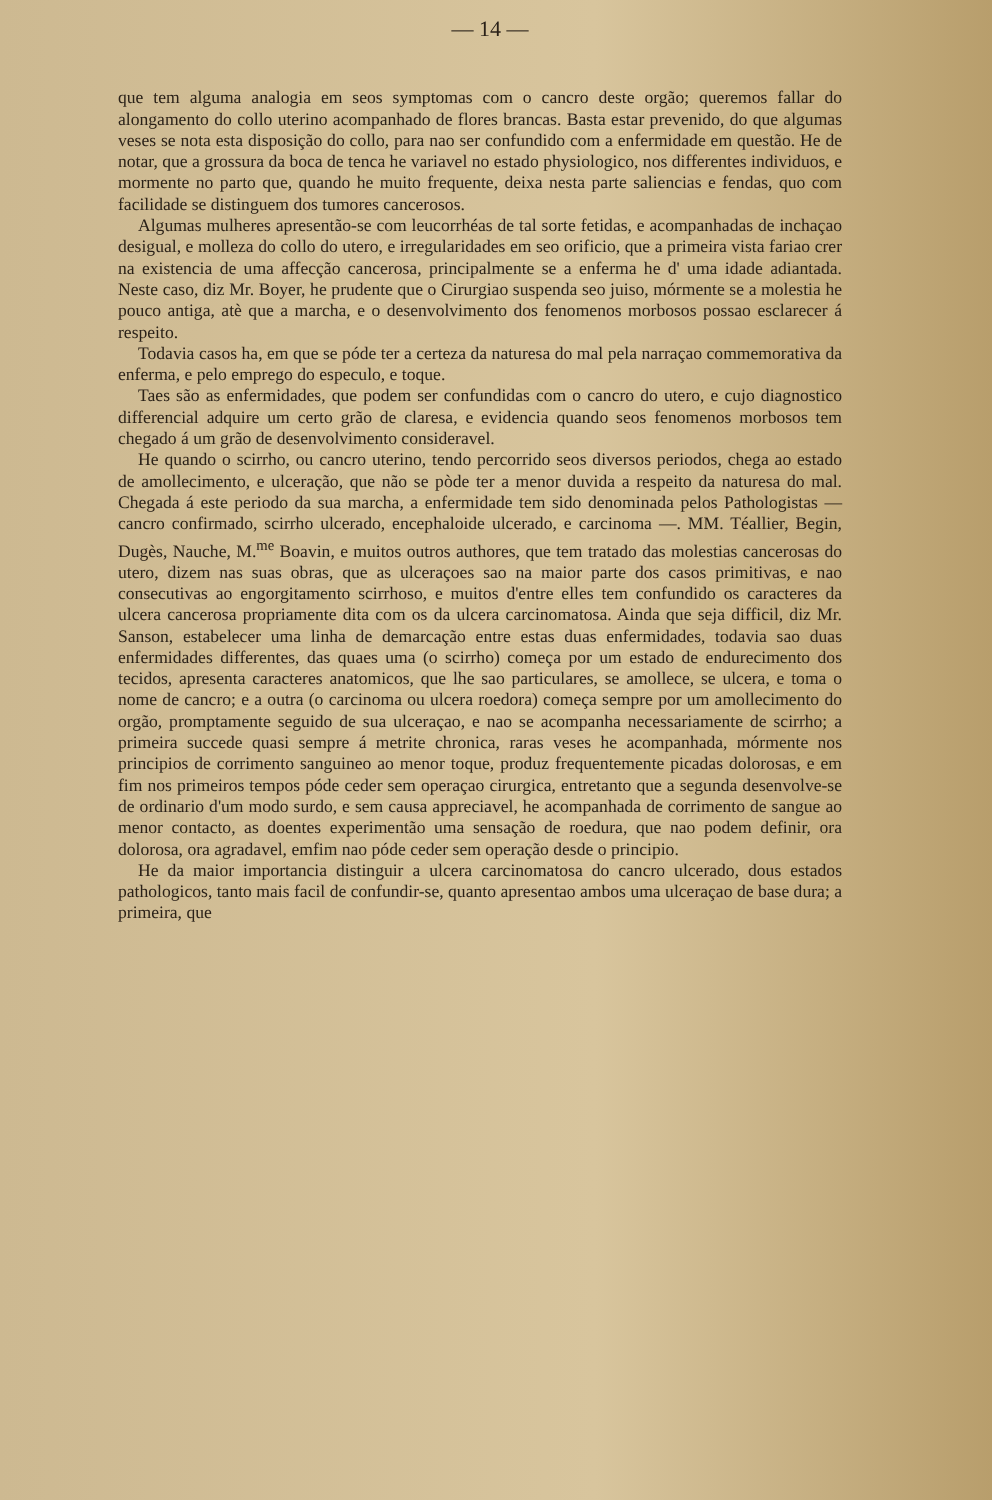— 14 —
que tem alguma analogia em seos symptomas com o cancro deste orgão; queremos fallar do alongamento do collo uterino acompanhado de flores brancas. Basta estar prevenido, do que algumas veses se nota esta disposição do collo, para nao ser confundido com a enfermidade em questão. He de notar, que a grossura da boca de tenca he variavel no estado physiologico, nos differentes individuos, e mormente no parto que, quando he muito frequente, deixa nesta parte saliencias e fendas, quo com facilidade se distinguem dos tumores cancerosos.
Algumas mulheres apresentão-se com leucorrhéas de tal sorte fetidas, e acompanhadas de inchaçao desigual, e molleza do collo do utero, e irregularidades em seo orificio, que a primeira vista fariao crer na existencia de uma affecção cancerosa, principalmente se a enferma he d' uma idade adiantada. Neste caso, diz Mr. Boyer, he prudente que o Cirurgiao suspenda seo juiso, mórmente se a molestia he pouco antiga, atè que a marcha, e o desenvolvimento dos fenomenos morbosos possao esclarecer á respeito.
Todavia casos ha, em que se póde ter a certeza da naturesa do mal pela narraçao commemorativa da enferma, e pelo emprego do especulo, e toque.
Taes são as enfermidades, que podem ser confundidas com o cancro do utero, e cujo diagnostico differencial adquire um certo grão de claresa, e evidencia quando seos fenomenos morbosos tem chegado á um grão de desenvolvimento consideravel.
He quando o scirrho, ou cancro uterino, tendo percorrido seos diversos periodos, chega ao estado de amollecimento, e ulceração, que não se pòde ter a menor duvida a respeito da naturesa do mal. Chegada á este periodo da sua marcha, a enfermidade tem sido denominada pelos Pathologistas — cancro confirmado, scirrho ulcerado, encephaloide ulcerado, e carcinoma —. MM. Téallier, Begin, Dugès, Nauche, M.<sup>me</sup> Boavin, e muitos outros authores, que tem tratado das molestias cancerosas do utero, dizem nas suas obras, que as ulceraçoes sao na maior parte dos casos primitivas, e nao consecutivas ao engorgitamento scirrhoso, e muitos d'entre elles tem confundido os caracteres da ulcera cancerosa propriamente dita com os da ulcera carcinomatosa. Ainda que seja difficil, diz Mr. Sanson, estabelecer uma linha de demarcação entre estas duas enfermidades, todavia sao duas enfermidades differentes, das quaes uma (o scirrho) começa por um estado de endurecimento dos tecidos, apresenta caracteres anatomicos, que lhe sao particulares, se amollece, se ulcera, e toma o nome de cancro; e a outra (o carcinoma ou ulcera roedora) começa sempre por um amollecimento do orgão, promptamente seguido de sua ulceraçao, e nao se acompanha necessariamente de scirrho; a primeira succede quasi sempre á metrite chronica, raras veses he acompanhada, mórmente nos principios de corrimento sanguineo ao menor toque, produz frequentemente picadas dolorosas, e em fim nos primeiros tempos póde ceder sem operaçao cirurgica, entretanto que a segunda desenvolve-se de ordinario d'um modo surdo, e sem causa appreciavel, he acompanhada de corrimento de sangue ao menor contacto, as doentes experimentão uma sensação de roedura, que nao podem definir, ora dolorosa, ora agradavel, emfim nao póde ceder sem operação desde o principio.
He da maior importancia distinguir a ulcera carcinomatosa do cancro ulcerado, dous estados pathologicos, tanto mais facil de confundir-se, quanto apresentao ambos uma ulceraçao de base dura; a primeira, que